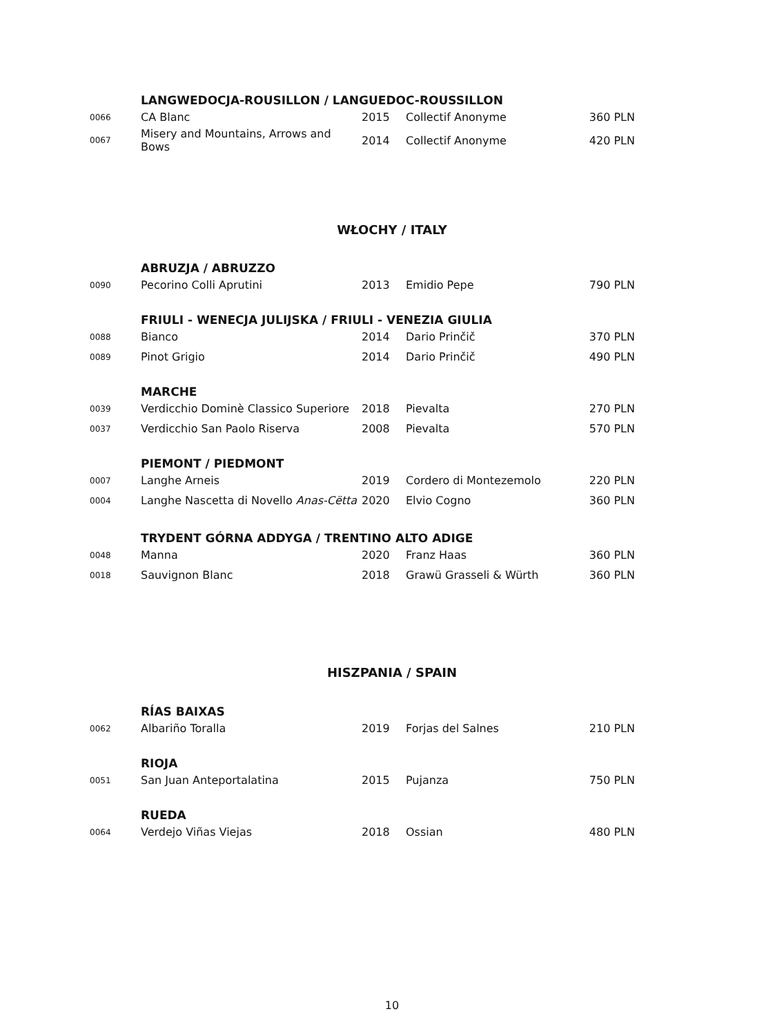| | LANGWEDOCJA-ROUSILLON / LANGUEDOC-ROUSSILLON | | | |
| 0066 | CA Blanc | 2015 | Collectif Anonyme | 360 PLN |
| 0067 | Misery and Mountains, Arrows and Bows | 2014 | Collectif Anonyme | 420 PLN |
WŁOCHY / ITALY
| | ABRUZJA / ABRUZZO | | | |
| 0090 | Pecorino Colli Aprutini | 2013 | Emidio Pepe | 790 PLN |
| | FRIULI - WENECJA JULIJSKA / FRIULI - VENEZIA GIULIA | | | |
| 0088 | Bianco | 2014 | Dario Prinčič | 370 PLN |
| 0089 | Pinot Grigio | 2014 | Dario Prinčič | 490 PLN |
| | MARCHE | | | |
| 0039 | Verdicchio Dominè Classico Superiore | 2018 | Pievalta | 270 PLN |
| 0037 | Verdicchio San Paolo Riserva | 2008 | Pievalta | 570 PLN |
| | PIEMONT / PIEDMONT | | | |
| 0007 | Langhe Arneis | 2019 | Cordero di Montezemolo | 220 PLN |
| 0004 | Langhe Nascetta di Novello Anas-Cëtta | 2020 | Elvio Cogno | 360 PLN |
| | TRYDENT GÓRNA ADDYGA / TRENTINO ALTO ADIGE | | | |
| 0048 | Manna | 2020 | Franz Haas | 360 PLN |
| 0018 | Sauvignon Blanc | 2018 | Grawü Grasseli & Würth | 360 PLN |
HISZPANIA / SPAIN
| | RÍAS BAIXAS | | | |
| 0062 | Albariño Toralla | 2019 | Forjas del Salnes | 210 PLN |
| | RIOJA | | | |
| 0051 | San Juan Anteportalatina | 2015 | Pujanza | 750 PLN |
| | RUEDA | | | |
| 0064 | Verdejo Viñas Viejas | 2018 | Ossian | 480 PLN |
10